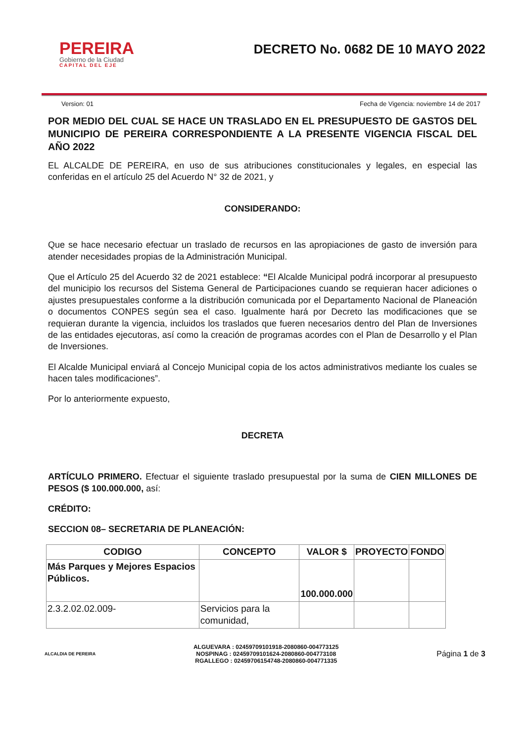PEREIRA
Gobierno de la Ciudad
CAPITAL DEL EJE
DECRETO No. 0682 DE 10 MAYO 2022
Version: 01 Fecha de Vigencia: noviembre 14 de 2017
POR MEDIO DEL CUAL SE HACE UN TRASLADO EN EL PRESUPUESTO DE GASTOS DEL MUNICIPIO DE PEREIRA CORRESPONDIENTE A LA PRESENTE VIGENCIA FISCAL DEL AÑO 2022
EL ALCALDE DE PEREIRA, en uso de sus atribuciones constitucionales y legales, en especial las conferidas en el artículo 25 del Acuerdo N° 32 de 2021, y
CONSIDERANDO:
Que se hace necesario efectuar un traslado de recursos en las apropiaciones de gasto de inversión para atender necesidades propias de la Administración Municipal.
Que el Artículo 25 del Acuerdo 32 de 2021 establece: “El Alcalde Municipal podrá incorporar al presupuesto del municipio los recursos del Sistema General de Participaciones cuando se requieran hacer adiciones o ajustes presupuestales conforme a la distribución comunicada por el Departamento Nacional de Planeación o documentos CONPES según sea el caso. Igualmente hará por Decreto las modificaciones que se requieran durante la vigencia, incluidos los traslados que fueren necesarios dentro del Plan de Inversiones de las entidades ejecutoras, así como la creación de programas acordes con el Plan de Desarrollo y el Plan de Inversiones.
El Alcalde Municipal enviará al Concejo Municipal copia de los actos administrativos mediante los cuales se hacen tales modificaciones”.
Por lo anteriormente expuesto,
DECRETA
ARTÍCULO PRIMERO. Efectuar el siguiente traslado presupuestal por la suma de CIEN MILLONES DE PESOS ($ 100.000.000, así:
CRÉDITO:
SECCION 08– SECRETARIA DE PLANEACIÓN:
| CODIGO | CONCEPTO | VALOR $ | PROYECTO | FONDO |
| --- | --- | --- | --- | --- |
| Más Parques y Mejores Espacios Públicos. | | 100.000.000 | | |
| 2.3.2.02.02.009- | Servicios para la comunidad, | | | |
ALCALDIA DE PEREIRA
ALGUEVARA : 02459709101918-2080860-004773125
NOSPINAG : 02459709101624-2080860-004773108
RGALLEGO : 02459706154748-2080860-004771335
Página 1 de 3